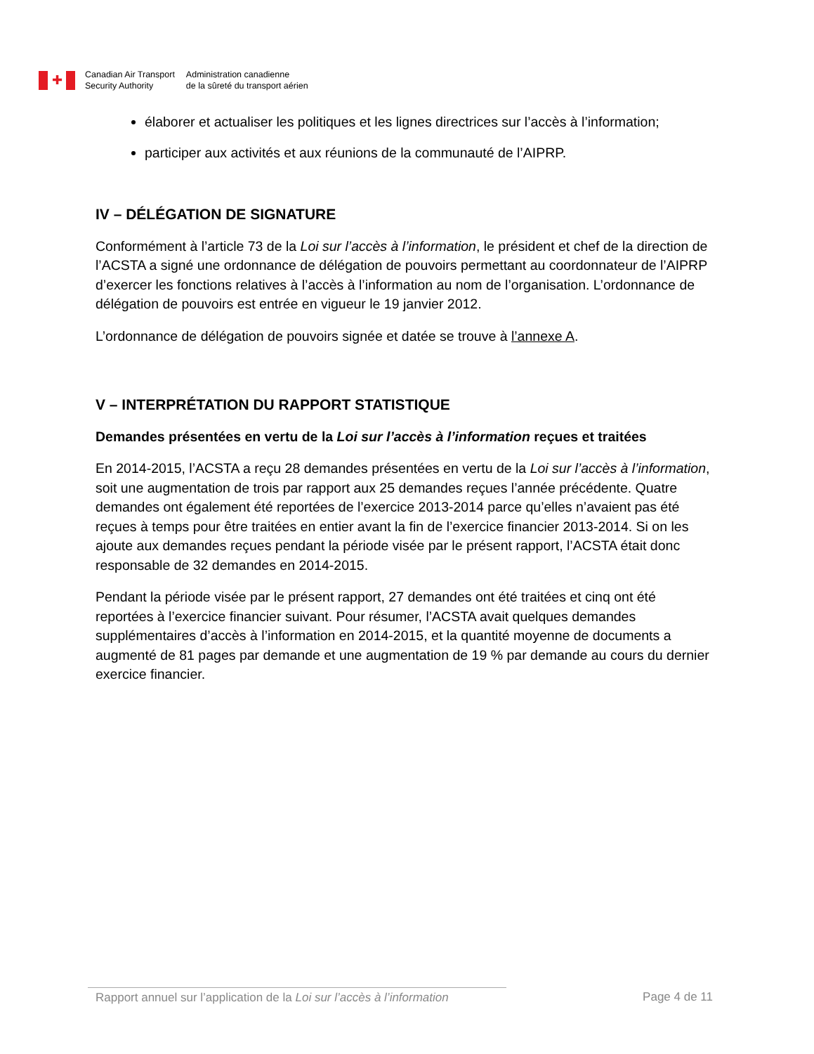✚
Canadian Air Transport
Security Authority
Administration canadienne
de la sûreté du transport aérien
élaborer et actualiser les politiques et les lignes directrices sur l’accès à l’information;
participer aux activités et aux réunions de la communauté de l’AIPRP.
IV – DÉLÉGATION DE SIGNATURE
Conformément à l’article 73 de la Loi sur l’accès à l’information, le président et chef de la direction de l’ACSTA a signé une ordonnance de délégation de pouvoirs permettant au coordonnateur de l’AIPRP d’exercer les fonctions relatives à l’accès à l’information au nom de l’organisation. L’ordonnance de délégation de pouvoirs est entrée en vigueur le 19 janvier 2012.
L’ordonnance de délégation de pouvoirs signée et datée se trouve à l’annexe A.
V – INTERPRÉTATION DU RAPPORT STATISTIQUE
Demandes présentées en vertu de la Loi sur l’accès à l’information reçues et traitées
En 2014-2015, l’ACSTA a reçu 28 demandes présentées en vertu de la Loi sur l’accès à l’information, soit une augmentation de trois par rapport aux 25 demandes reçues l’année précédente. Quatre demandes ont également été reportées de l’exercice 2013-2014 parce qu’elles n’avaient pas été reçues à temps pour être traitées en entier avant la fin de l’exercice financier 2013-2014. Si on les ajoute aux demandes reçues pendant la période visée par le présent rapport, l’ACSTA était donc responsable de 32 demandes en 2014-2015.
Pendant la période visée par le présent rapport, 27 demandes ont été traitées et cinq ont été reportées à l’exercice financier suivant. Pour résumer, l’ACSTA avait quelques demandes supplémentaires d’accès à l’information en 2014-2015, et la quantité moyenne de documents a augmenté de 81 pages par demande et une augmentation de 19 % par demande au cours du dernier exercice financier.
Rapport annuel sur l’application de la Loi sur l’accès à l’information
Page 4 de 11